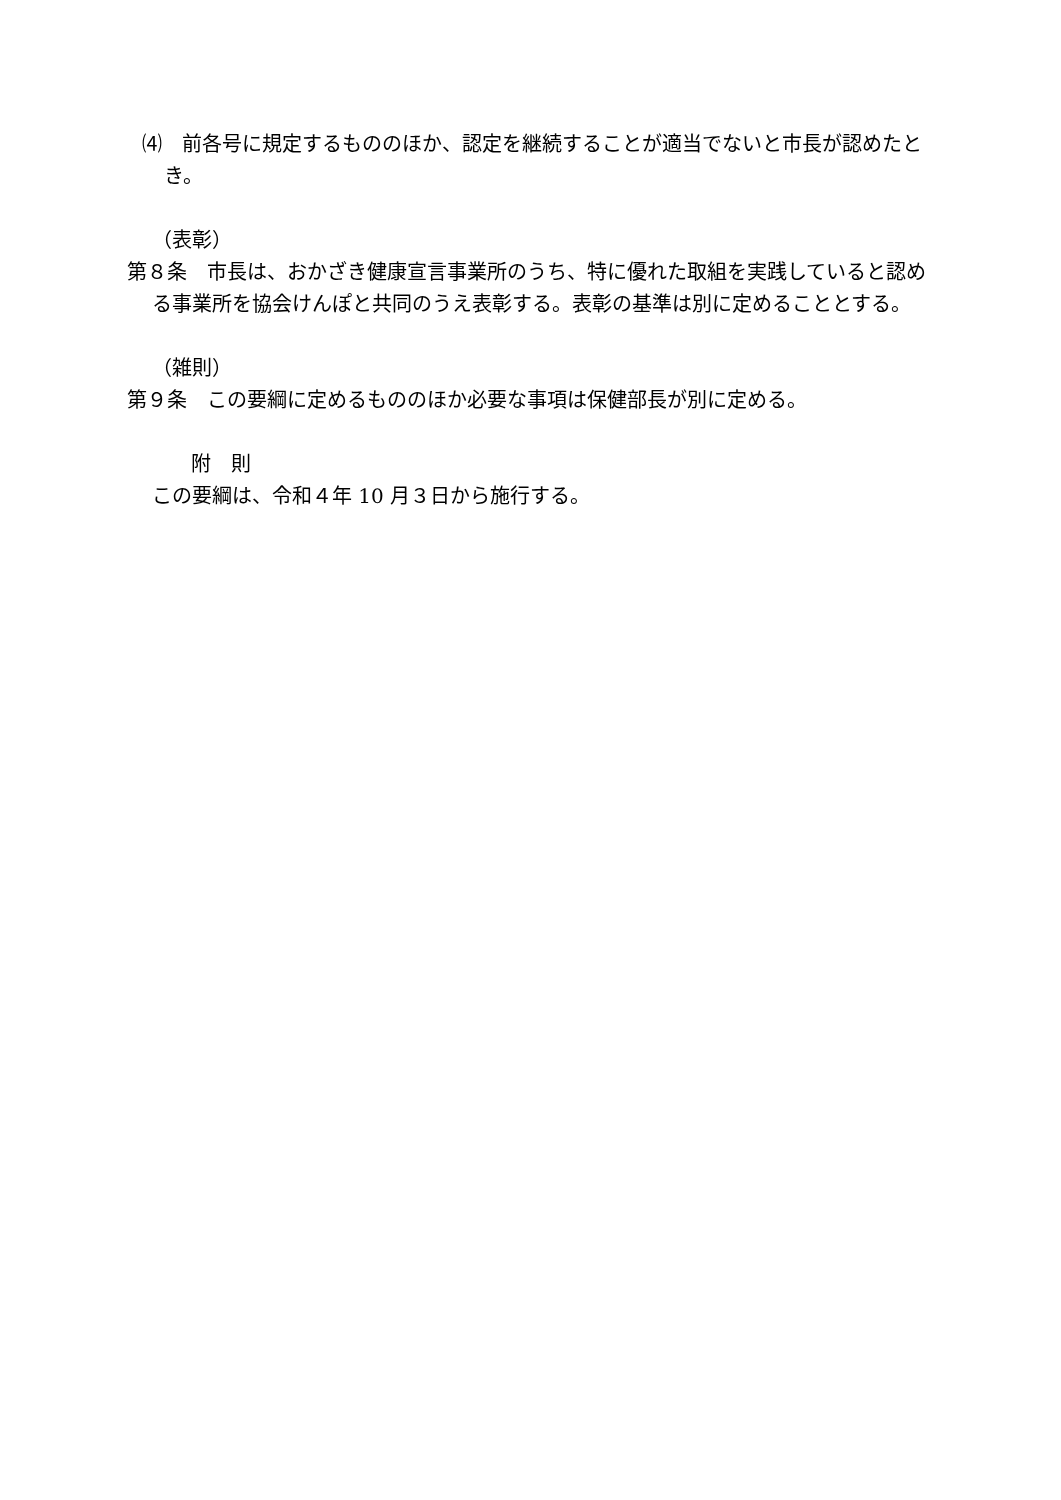⑷　前各号に規定するもののほか、認定を継続することが適当でないと市長が認めたとき。
（表彰）
第８条　市長は、おかざき健康宣言事業所のうち、特に優れた取組を実践していると認める事業所を協会けんぽと共同のうえ表彰する。表彰の基準は別に定めることとする。
（雑則）
第９条　この要綱に定めるもののほか必要な事項は保健部長が別に定める。
附　則
この要綱は、令和４年 10 月３日から施行する。